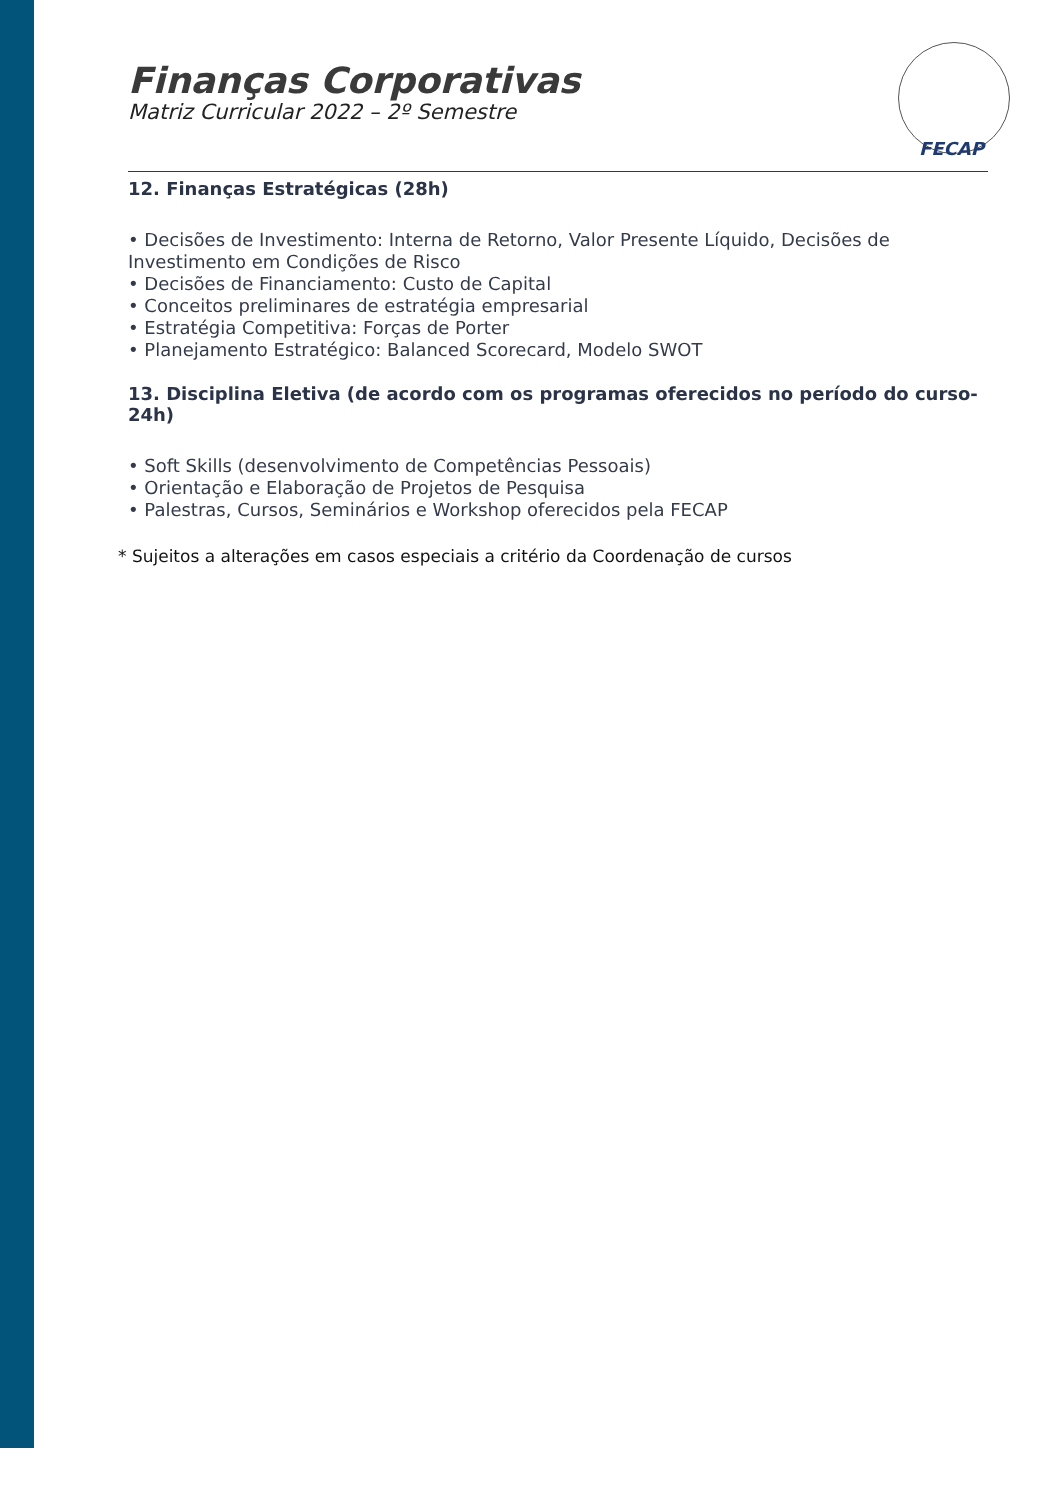FECAP
Finanças Corporativas
Matriz Curricular 2022 – 2º Semestre
12. Finanças Estratégicas (28h)
• Decisões de Investimento: Interna de Retorno, Valor Presente Líquido, Decisões de Investimento em Condições de Risco
• Decisões de Financiamento: Custo de Capital
• Conceitos preliminares de estratégia empresarial
• Estratégia Competitiva: Forças de Porter
• Planejamento Estratégico: Balanced Scorecard, Modelo SWOT
13. Disciplina Eletiva (de acordo com os programas oferecidos no período do curso- 24h)
• Soft Skills (desenvolvimento de Competências Pessoais)
• Orientação e Elaboração de Projetos de Pesquisa
• Palestras, Cursos, Seminários e Workshop oferecidos pela FECAP
* Sujeitos a alterações em casos especiais a critério da Coordenação de cursos